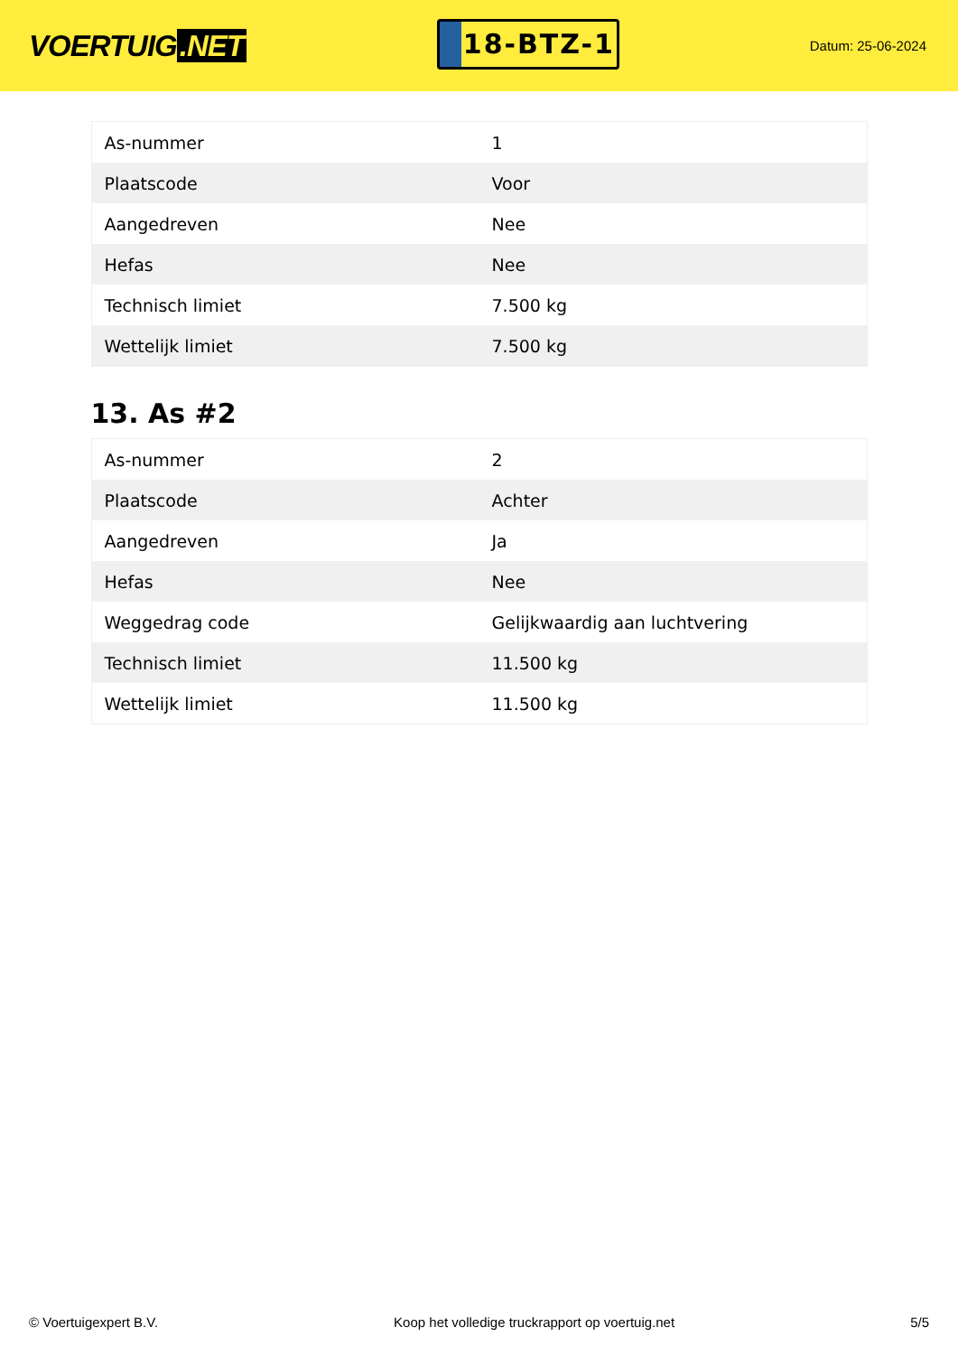VOERTUIG.NET
18-BTZ-1
Datum: 25-06-2024
| As-nummer | 1 |
| Plaatscode | Voor |
| Aangedreven | Nee |
| Hefas | Nee |
| Technisch limiet | 7.500 kg |
| Wettelijk limiet | 7.500 kg |
13. As #2
| As-nummer | 2 |
| Plaatscode | Achter |
| Aangedreven | Ja |
| Hefas | Nee |
| Weggedrag code | Gelijkwaardig aan luchtvering |
| Technisch limiet | 11.500 kg |
| Wettelijk limiet | 11.500 kg |
© Voertuigexpert B.V. Koop het volledige truckrapport op voertuig.net 5/5